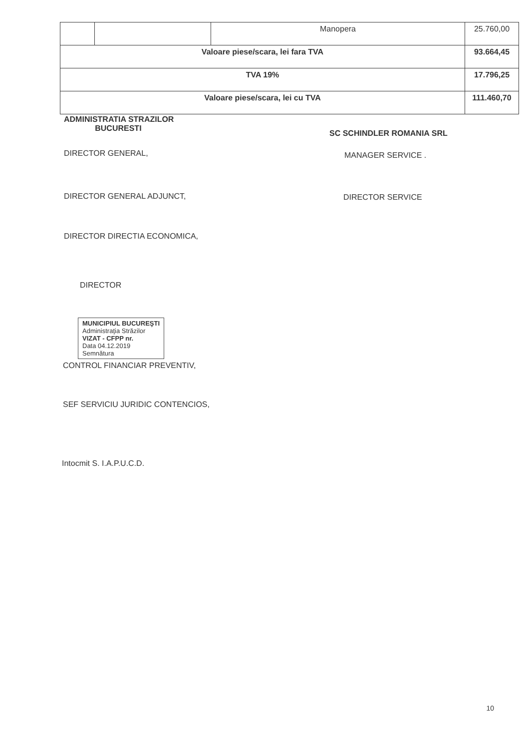| | | Manopera | 25.760,00 |
| Valoare piese/scara, lei fara TVA | | | 93.664,45 |
| TVA 19% | | | 17.796,25 |
| Valoare piese/scara, lei cu TVA | | | 111.460,70 |
ADMINISTRATIA STRAZILOR
BUCURESTI
SC SCHINDLER ROMANIA SRL
DIRECTOR GENERAL,
MANAGER SERVICE .
DIRECTOR GENERAL ADJUNCT, DIRECTOR SERVICE
DIRECTOR DIRECTIA ECONOMICA,
DIRECTOR
MUNICIPIUL BUCUREŞTI
Administraţia Străzilor
VIZAT - CFPP nr.
Data 04.12.2019
Semnătura
CONTROL FINANCIAR PREVENTIV,
SEF SERVICIU JURIDIC CONTENCIOS,
Intocmit S. I.A.P.U.C.D.
10